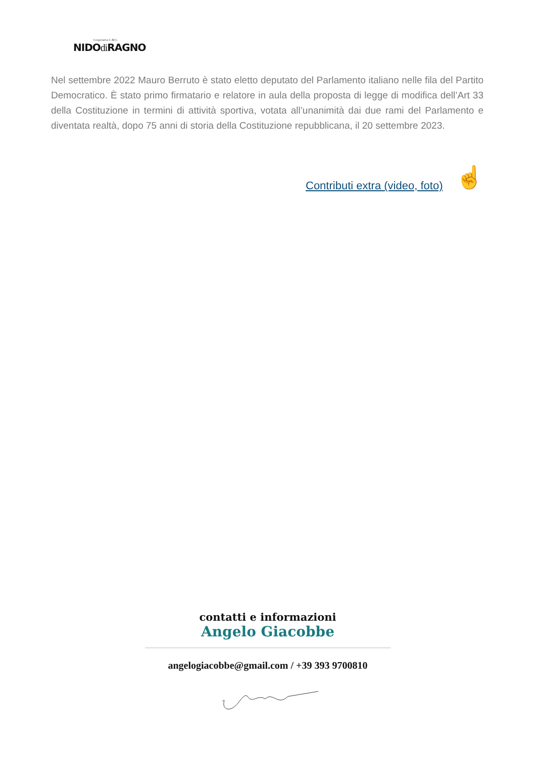Cooperativa C.M.C.
NIDOdi RAGNO
Nel settembre 2022 Mauro Berruto è stato eletto deputato del Parlamento italiano nelle fila del Partito Democratico. È stato primo firmatario e relatore in aula della proposta di legge di modifica dell’Art 33 della Costituzione in termini di attività sportiva, votata all’unanimità dai due rami del Parlamento e diventata realtà, dopo 75 anni di storia della Costituzione repubblicana, il 20 settembre 2023.
Contributi extra (video, foto) ☝
contatti e informazioni
Angelo Giacobbe
angelogiacobbe@gmail.com / +39 393 9700810